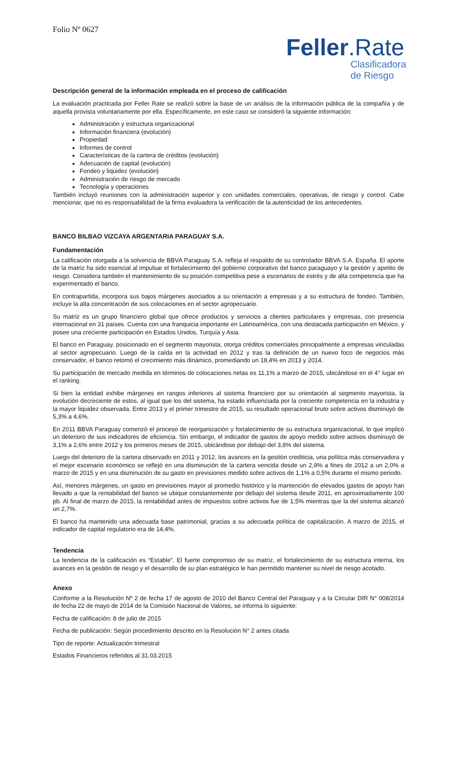Folio Nº 0627
Feller.Rate
Clasificadora
de Riesgo
Descripción general de la información empleada en el proceso de calificación
La evaluación practicada por Feller Rate se realizó sobre la base de un análisis de la información pública de la compañía y de aquella provista voluntariamente por ella. Específicamente, en este caso se consideró la siguiente información:
Administración y estructura organizacional
Información financiera (evolución)
Propiedad
Informes de control
Características de la cartera de créditos (evolución)
Adecuación de capital (evolución)
Fondeo y liquidez (evolución)
Administración de riesgo de mercado
Tecnología y operaciones
También incluyó reuniones con la administración superior y con unidades comerciales, operativas, de riesgo y control. Cabe mencionar, que no es responsabilidad de la firma evaluadora la verificación de la autenticidad de los antecedentes.
BANCO BILBAO VIZCAYA ARGENTARIA PARAGUAY S.A.
Fundamentación
La calificación otorgada a la solvencia de BBVA Paraguay S.A. refleja el respaldo de su controlador BBVA S.A. España. El aporte de la matriz ha sido esencial al impulsar el fortalecimiento del gobierno corporativo del banco paraguayo y la gestión y apetito de riesgo. Considera también el mantenimiento de su posición competitiva pese a escenarios de estrés y de alta competencia que ha experimentado el banco.
En contrapartida, incorpora sus bajos márgenes asociados a su orientación a empresas y a su estructura de fondeo. También, incluye la alta concentración de sus colocaciones en el sector agropecuario.
Su matriz es un grupo financiero global que ofrece productos y servicios a clientes particulares y empresas, con presencia internacional en 31 países. Cuenta con una franquicia importante en Latinoamérica, con una destacada participación en México, y posee una creciente participación en Estados Unidos, Turquía y Asia.
El banco en Paraguay, posicionado en el segmento mayorista, otorga créditos comerciales principalmente a empresas vinculadas al sector agropecuario. Luego de la caída en la actividad en 2012 y tras la definición de un nuevo foco de negocios más conservador, el banco retomó el crecimiento más dinámico, promediando un 18,4% en 2013 y 2014.
Su participación de mercado medida en términos de colocaciones netas es 11,1% a marzo de 2015, ubicándose en el 4° lugar en el ranking.
Si bien la entidad exhibe márgenes en rangos inferiores al sistema financiero por su orientación al segmento mayorista, la evolución decreciente de estos, al igual que los del sistema, ha estado influenciada por la creciente competencia en la industria y la mayor liquidez observada. Entre 2013 y el primer trimestre de 2015, su resultado operacional bruto sobre activos disminuyó de 5,3% a 4,6%.
En 2011 BBVA Paraguay comenzó el proceso de reorganización y fortalecimiento de su estructura organizacional, lo que implicó un deterioro de sus indicadores de eficiencia. Sin embargo, el indicador de gastos de apoyo medido sobre activos disminuyó de 3,1% a 2,6% entre 2012 y los primeros meses de 2015, ubicándose por debajo del 3,8% del sistema.
Luego del deterioro de la cartera observado en 2011 y 2012, los avances en la gestión crediticia, una política más conservadora y el mejor escenario económico se reflejó en una disminución de la cartera vencida desde un 2,9% a fines de 2012 a un 2,0% a marzo de 2015 y en una disminución de su gasto en previsiones medido sobre activos de 1,1% a 0,5% durante el mismo periodo.
Así, menores márgenes, un gasto en previsiones mayor al promedio histórico y la mantención de elevados gastos de apoyo han llevado a que la rentabilidad del banco se ubique constantemente por debajo del sistema desde 2011, en aproximadamente 100 pb. Al final de marzo de 2015, la rentabilidad antes de impuestos sobre activos fue de 1,5% mientras que la del sistema alcanzó un 2,7%.
El banco ha mantenido una adecuada base patrimonial, gracias a su adecuada política de capitalización. A marzo de 2015, el indicador de capital regulatorio era de 14,4%.
Tendencia
La tendencia de la calificación es “Estable”. El fuerte compromiso de su matriz, el fortalecimiento de su estructura interna, los avances en la gestión de riesgo y el desarrollo de su plan estratégico le han permitido mantener su nivel de riesgo acotado.
Anexo
Conforme a la Resolución Nº 2 de fecha 17 de agosto de 2010 del Banco Central del Paraguay y a la Circular DIR N° 008/2014 de fecha 22 de mayo de 2014 de la Comisión Nacional de Valores, se informa lo siguiente:
Fecha de calificación: 8 de julio de 2015
Fecha de publicación: Según procedimiento descrito en la Resolución N° 2 antes citada
Tipo de reporte: Actualización trimestral
Estados Financieros referidos al 31.03.2015